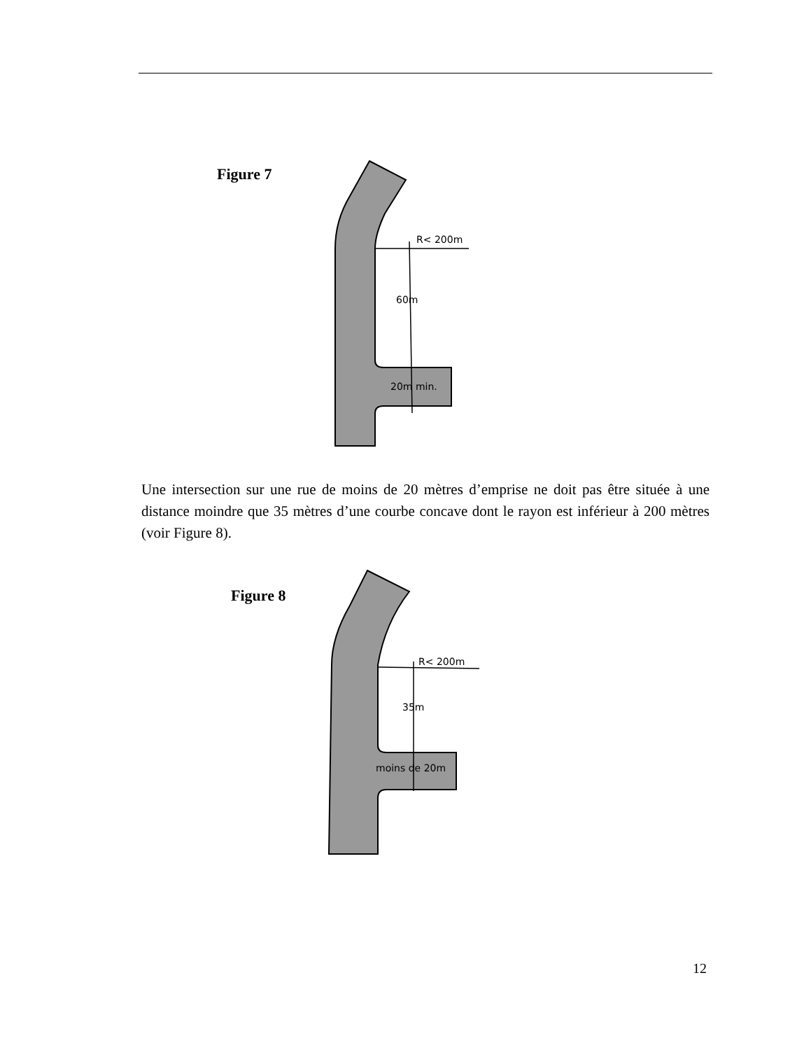Figure 7
R< 200m
60m
20m min.
Une intersection sur une rue de moins de 20 mètres d’emprise ne doit pas être située à une distance moindre que 35 mètres d’une courbe concave dont le rayon est inférieur à 200 mètres (voir Figure 8).
Figure 8
R< 200m
35m
moins de 20m
12